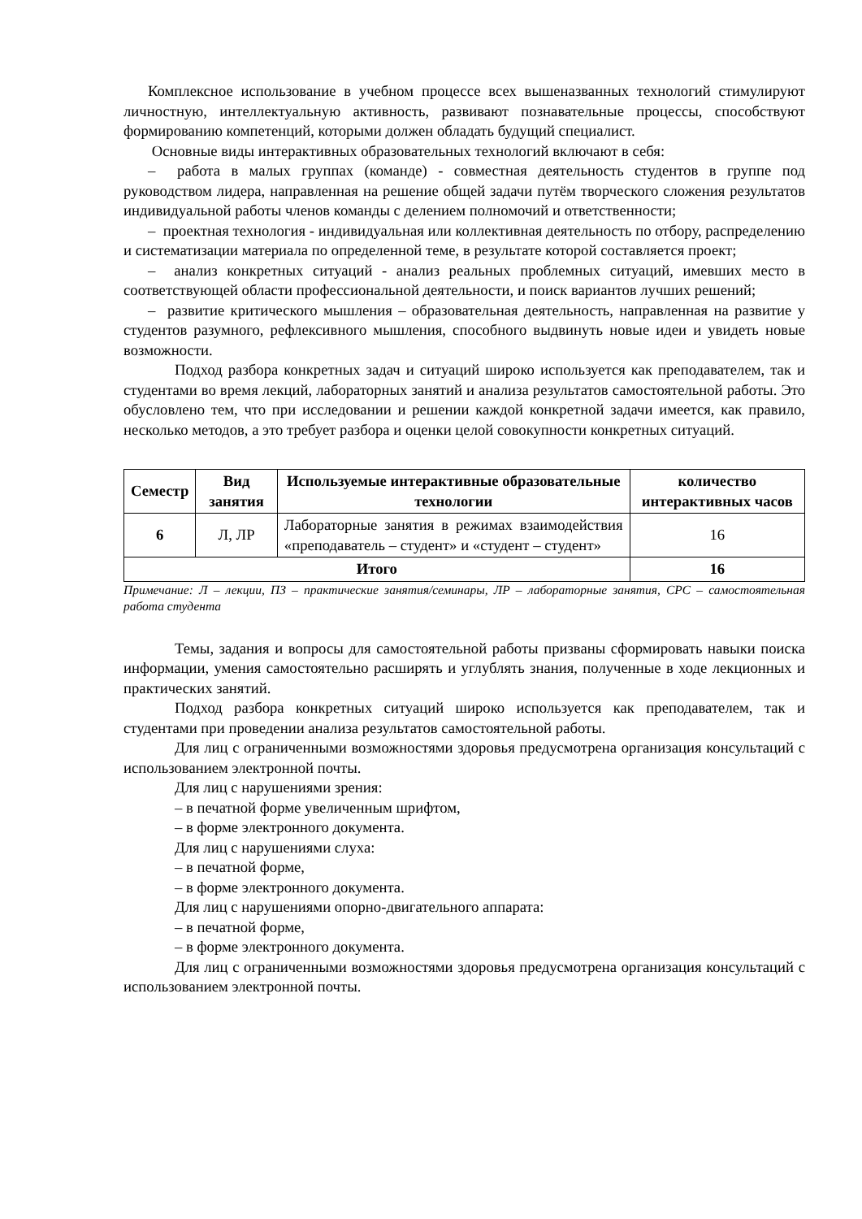Комплексное использование в учебном процессе всех вышеназванных технологий стимулируют личностную, интеллектуальную активность, развивают познавательные процессы, способствуют формированию компетенций, которыми должен обладать будущий специалист.
Основные виды интерактивных образовательных технологий включают в себя:
– работа в малых группах (команде) - совместная деятельность студентов в группе под руководством лидера, направленная на решение общей задачи путём творческого сложения результатов индивидуальной работы членов команды с делением полномочий и ответственности;
– проектная технология - индивидуальная или коллективная деятельность по отбору, распределению и систематизации материала по определенной теме, в результате которой составляется проект;
– анализ конкретных ситуаций - анализ реальных проблемных ситуаций, имевших место в соответствующей области профессиональной деятельности, и поиск вариантов лучших решений;
– развитие критического мышления – образовательная деятельность, направленная на развитие у студентов разумного, рефлексивного мышления, способного выдвинуть новые идеи и увидеть новые возможности.
Подход разбора конкретных задач и ситуаций широко используется как преподавателем, так и студентами во время лекций, лабораторных занятий и анализа результатов самостоятельной работы. Это обусловлено тем, что при исследовании и решении каждой конкретной задачи имеется, как правило, несколько методов, а это требует разбора и оценки целой совокупности конкретных ситуаций.
| Семестр | Вид занятия | Используемые интерактивные образовательные технологии | количество интерактивных часов |
| --- | --- | --- | --- |
| 6 | Л, ЛР | Лабораторные занятия в режимах взаимодействия «преподаватель – студент» и «студент – студент» | 16 |
| Итого | | | 16 |
Примечание: Л – лекции, ПЗ – практические занятия/семинары, ЛР – лабораторные занятия, СРС – самостоятельная работа студента
Темы, задания и вопросы для самостоятельной работы призваны сформировать навыки поиска информации, умения самостоятельно расширять и углублять знания, полученные в ходе лекционных и практических занятий.
Подход разбора конкретных ситуаций широко используется как преподавателем, так и студентами при проведении анализа результатов самостоятельной работы.
Для лиц с ограниченными возможностями здоровья предусмотрена организация консультаций с использованием электронной почты.
Для лиц с нарушениями зрения:
– в печатной форме увеличенным шрифтом,
– в форме электронного документа.
Для лиц с нарушениями слуха:
– в печатной форме,
– в форме электронного документа.
Для лиц с нарушениями опорно-двигательного аппарата:
– в печатной форме,
– в форме электронного документа.
Для лиц с ограниченными возможностями здоровья предусмотрена организация консультаций с использованием электронной почты.